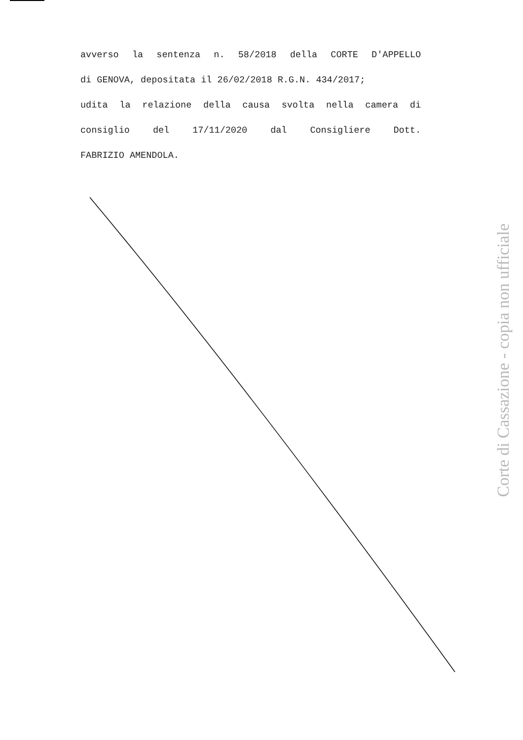avverso la sentenza n. 58/2018 della CORTE D'APPELLO
di GENOVA, depositata il 26/02/2018 R.G.N. 434/2017;
udita la relazione della causa svolta nella camera di
consiglio del 17/11/2020 dal Consigliere Dott.
FABRIZIO AMENDOLA.
Corte di Cassazione - copia non ufficiale